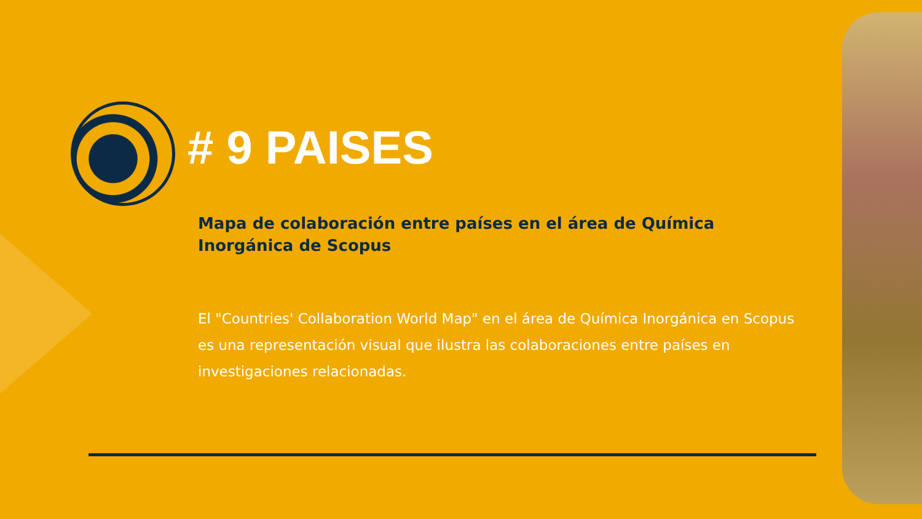# 9 PAISES
Mapa de colaboración entre países en el área de Química Inorgánica de Scopus
El "Countries' Collaboration World Map" en el área de Química Inorgánica en Scopus es una representación visual que ilustra las colaboraciones entre países en investigaciones relacionadas.